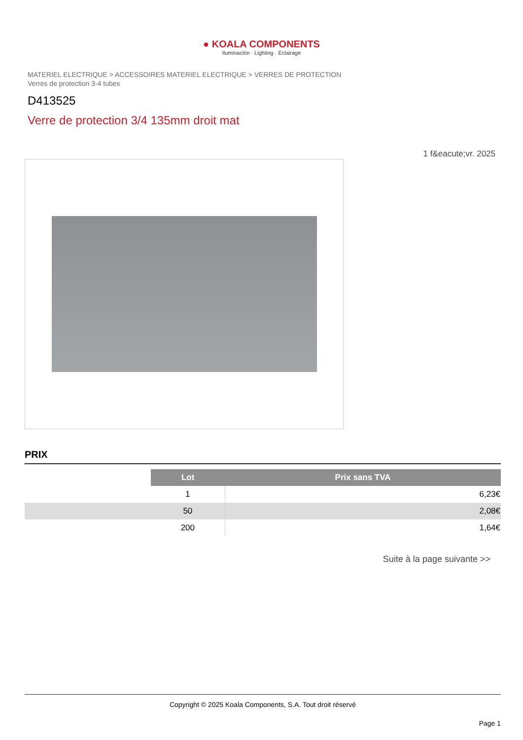● KOALA COMPONENTS
Iluminación · Lighting · Éclairage
MATERIEL ELECTRIQUE > ACCESSOIRES MATERIEL ELECTRIQUE > VERRES DE PROTECTION
Verres de protection 3-4 tubes
D413525
Verre de protection 3/4 135mm droit mat
1 f&eacute;vr. 2025
PRIX
| | Lot | Prix sans TVA |
| | 1 | 6,23€ |
| | 50 | 2,08€ |
| | 200 | 1,64€ |
Suite à la page suivante >>
Copyright © 2025 Koala Components, S.A. Tout droit réservé
Page 1